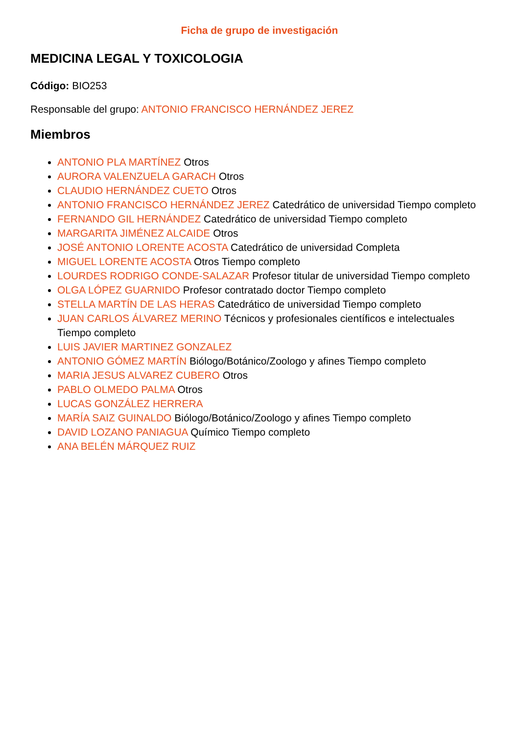Ficha de grupo de investigación
MEDICINA LEGAL Y TOXICOLOGIA
Código: BIO253
Responsable del grupo: ANTONIO FRANCISCO HERNÁNDEZ JEREZ
Miembros
ANTONIO PLA MARTÍNEZ Otros
AURORA VALENZUELA GARACH Otros
CLAUDIO HERNÁNDEZ CUETO Otros
ANTONIO FRANCISCO HERNÁNDEZ JEREZ Catedrático de universidad Tiempo completo
FERNANDO GIL HERNÁNDEZ Catedrático de universidad Tiempo completo
MARGARITA JIMÉNEZ ALCAIDE Otros
JOSÉ ANTONIO LORENTE ACOSTA Catedrático de universidad Completa
MIGUEL LORENTE ACOSTA Otros Tiempo completo
LOURDES RODRIGO CONDE-SALAZAR Profesor titular de universidad Tiempo completo
OLGA LÓPEZ GUARNIDO Profesor contratado doctor Tiempo completo
STELLA MARTÍN DE LAS HERAS Catedrático de universidad Tiempo completo
JUAN CARLOS ÁLVAREZ MERINO Técnicos y profesionales científicos e intelectuales Tiempo completo
LUIS JAVIER MARTINEZ GONZALEZ
ANTONIO GÓMEZ MARTÍN Biólogo/Botánico/Zoologo y afines Tiempo completo
MARIA JESUS ALVAREZ CUBERO Otros
PABLO OLMEDO PALMA Otros
LUCAS GONZÁLEZ HERRERA
MARÍA SAIZ GUINALDO Biólogo/Botánico/Zoologo y afines Tiempo completo
DAVID LOZANO PANIAGUA Químico Tiempo completo
ANA BELÉN MÁRQUEZ RUIZ